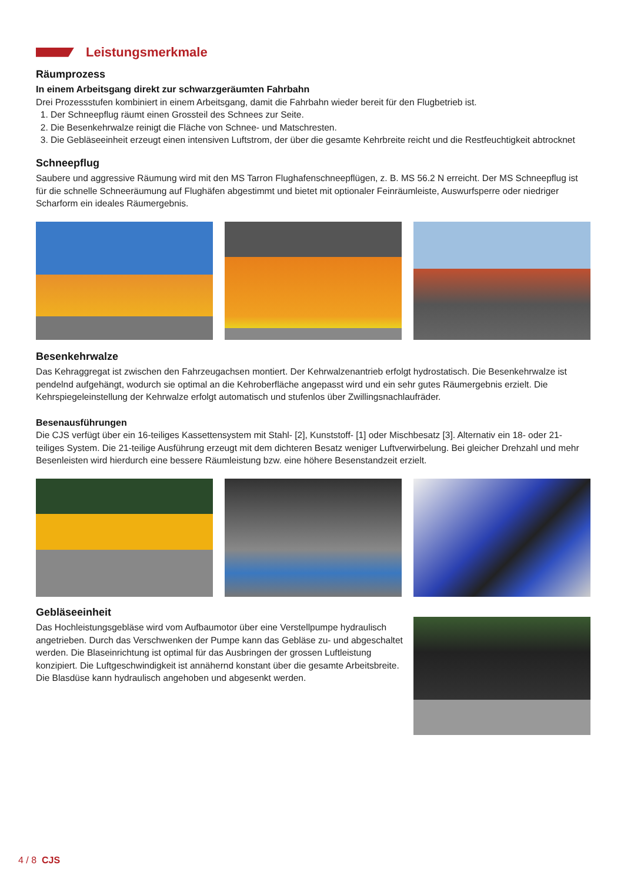Leistungsmerkmale
Räumprozess
In einem Arbeitsgang direkt zur schwarzgeräumten Fahrbahn
Drei Prozessstufen kombiniert in einem Arbeitsgang, damit die Fahrbahn wieder bereit für den Flugbetrieb ist.
1. Der Schneepflug räumt einen Grossteil des Schnees zur Seite.
2. Die Besenkehrwalze reinigt die Fläche von Schnee- und Matschresten.
3. Die Gebläseeinheit erzeugt einen intensiven Luftstrom, der über die gesamte Kehrbreite reicht und die Restfeuchtigkeit abtrocknet
Schneepflug
Saubere und aggressive Räumung wird mit den MS Tarron Flughafenschneepflügen, z. B. MS 56.2 N erreicht. Der MS Schneepflug ist für die schnelle Schneeräumung auf Flughäfen abgestimmt und bietet mit optionaler Feinräumleiste, Auswurfsperre oder niedriger Scharform ein ideales Räumergebnis.
Besenkehrwalze
Das Kehraggregat ist zwischen den Fahrzeugachsen montiert. Der Kehrwalzenantrieb erfolgt hydrostatisch. Die Besenkehrwalze ist pendelnd aufgehängt, wodurch sie optimal an die Kehroberfläche angepasst wird und ein sehr gutes Räumergebnis erzielt. Die Kehrspiegeleinstellung der Kehrwalze erfolgt automatisch und stufenlos über Zwillingsnachlaufräder.
Besenausführungen
Die CJS verfügt über ein 16-teiliges Kassettensystem mit Stahl- [2], Kunststoff- [1] oder Mischbesatz [3]. Alternativ ein 18- oder 21-teiliges System. Die 21-teilige Ausführung erzeugt mit dem dichteren Besatz weniger Luftverwirbelung. Bei gleicher Drehzahl und mehr Besenleisten wird hierdurch eine bessere Räumleistung bzw. eine höhere Besenstandzeit erzielt.
Gebläseeinheit
Das Hochleistungsgebläse wird vom Aufbaumotor über eine Verstellpumpe hydraulisch angetrieben. Durch das Verschwenken der Pumpe kann das Gebläse zu- und abgeschaltet werden. Die Blaseinrichtung ist optimal für das Ausbringen der grossen Luftleistung konzipiert. Die Luftgeschwindigkeit ist annähernd konstant über die gesamte Arbeitsbreite. Die Blasdüse kann hydraulisch angehoben und abgesenkt werden.
4 / 8 CJS